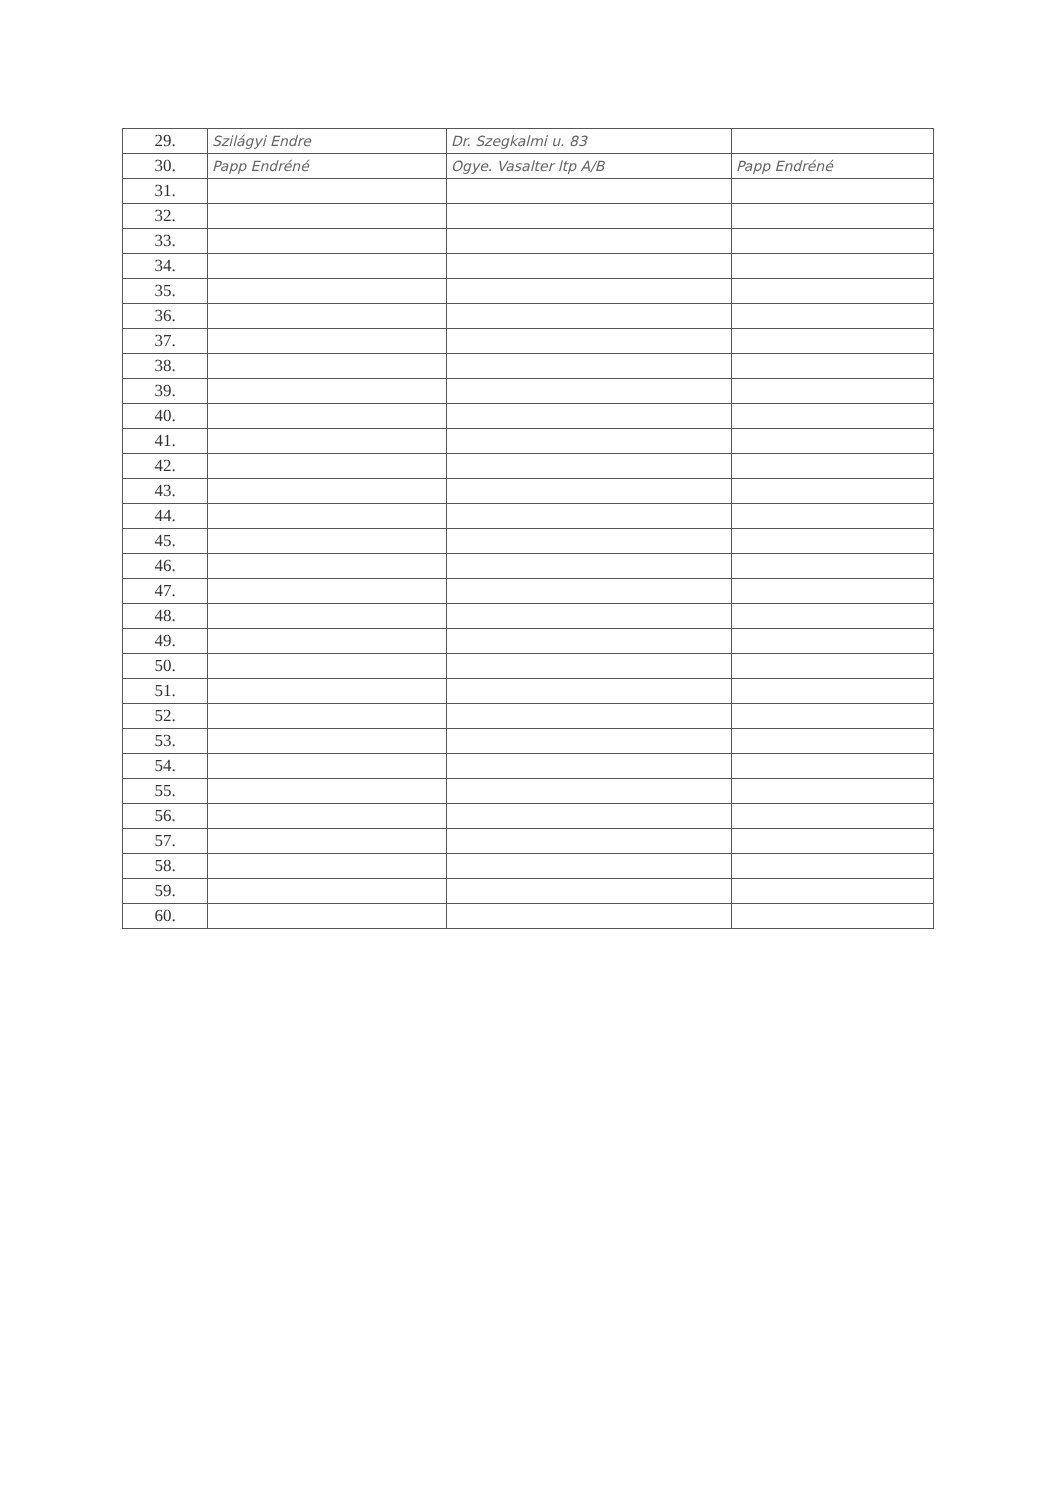| 29. | Szilágyi Endre | Dr. Szegkalmi u. 83 | |
| 30. | Papp Endréné | Ogye. Vasalter ltp A/B | Papp Endréné |
| 31. | | | |
| 32. | | | |
| 33. | | | |
| 34. | | | |
| 35. | | | |
| 36. | | | |
| 37. | | | |
| 38. | | | |
| 39. | | | |
| 40. | | | |
| 41. | | | |
| 42. | | | |
| 43. | | | |
| 44. | | | |
| 45. | | | |
| 46. | | | |
| 47. | | | |
| 48. | | | |
| 49. | | | |
| 50. | | | |
| 51. | | | |
| 52. | | | |
| 53. | | | |
| 54. | | | |
| 55. | | | |
| 56. | | | |
| 57. | | | |
| 58. | | | |
| 59. | | | |
| 60. | | | |